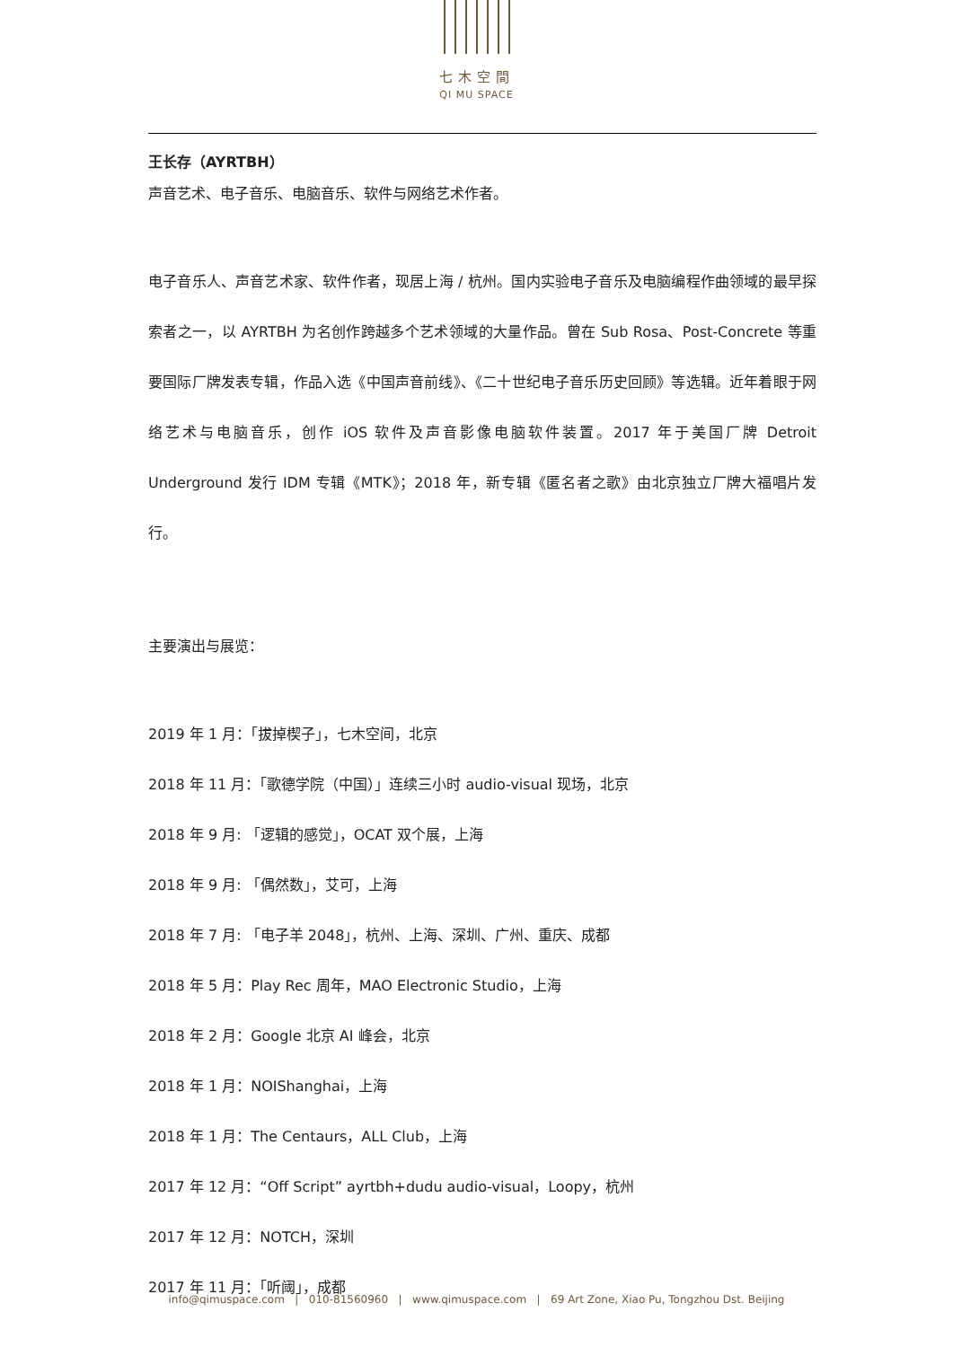七木空間
QI MU SPACE
王长存（AYRTBH）
声音艺术、电子音乐、电脑音乐、软件与网络艺术作者。
电子音乐人、声音艺术家、软件作者，现居上海 / 杭州。国内实验电子音乐及电脑编程作曲领域的最早探索者之一，以 AYRTBH 为名创作跨越多个艺术领域的大量作品。曾在 Sub Rosa、Post-Concrete 等重要国际厂牌发表专辑，作品入选《中国声音前线》、《二十世纪电子音乐历史回顾》等选辑。近年着眼于网络艺术与电脑音乐，创作 iOS 软件及声音影像电脑软件装置。2017 年于美国厂牌 Detroit Underground 发行 IDM 专辑《MTK》；2018 年，新专辑《匿名者之歌》由北京独立厂牌大福唱片发行。
主要演出与展览：
2019 年 1 月：「拔掉楔子」，七木空间，北京
2018 年 11 月：「歌德学院（中国）」连续三小时 audio-visual 现场，北京
2018 年 9 月: 「逻辑的感觉」，OCAT 双个展，上海
2018 年 9 月: 「偶然数」，艾可，上海
2018 年 7 月: 「电子羊 2048」，杭州、上海、深圳、广州、重庆、成都
2018 年 5 月：Play Rec 周年，MAO Electronic Studio，上海
2018 年 2 月：Google 北京 AI 峰会，北京
2018 年 1 月：NOIShanghai，上海
2018 年 1 月：The Centaurs，ALL Club，上海
2017 年 12 月：“Off Script” ayrtbh+dudu audio-visual，Loopy，杭州
2017 年 12 月：NOTCH，深圳
2017 年 11 月：「听阈」，成都
info@qimuspace.com | 010-81560960 | www.qimuspace.com | 69 Art Zone, Xiao Pu, Tongzhou Dst. Beijing